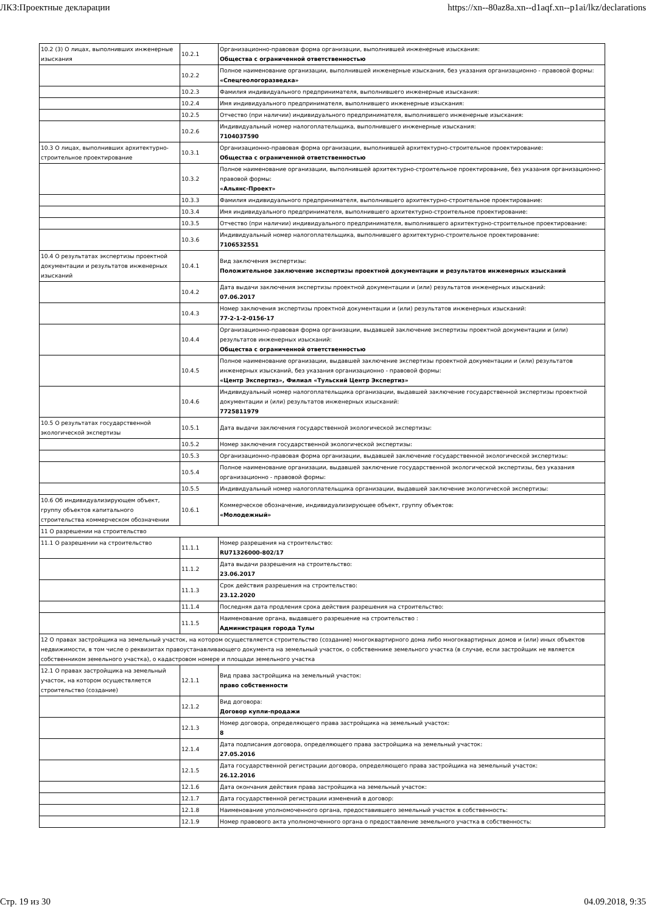ЛКЗ:Проектные декларации https://xn--80az8a.xn--d1aqf.xn--p1ai/lkz/declarations
| 10.2 (3) О лицах, выполнивших инженерные изыскания | 10.2.1 | Организационно-правовая форма организации, выполнившей инженерные изыскания: Общества с ограниченной ответственностью |
| | 10.2.2 | Полное наименование организации, выполнившей инженерные изыскания, без указания организационно - правовой формы: «Спецгеологоразведка» |
| | 10.2.3 | Фамилия индивидуального предпринимателя, выполнившего инженерные изыскания: |
| | 10.2.4 | Имя индивидуального предпринимателя, выполнившего инженерные изыскания: |
| | 10.2.5 | Отчество (при наличии) индивидуального предпринимателя, выполнившего инженерные изыскания: |
| | 10.2.6 | Индивидуальный номер налогоплательщика, выполнившего инженерные изыскания: 7104037590 |
| 10.3 О лицах, выполнивших архитектурно-строительное проектирование | 10.3.1 | Организационно-правовая форма организации, выполнившей архитектурно-строительное проектирование: Общества с ограниченной ответственностью |
| | 10.3.2 | Полное наименование организации, выполнившей архитектурно-строительное проектирование, без указания организационно-правовой формы: «Альянс-Проект» |
| | 10.3.3 | Фамилия индивидуального предпринимателя, выполнившего архитектурно-строительное проектирование: |
| | 10.3.4 | Имя индивидуального предпринимателя, выполнившего архитектурно-строительное проектирование: |
| | 10.3.5 | Отчество (при наличии) индивидуального предпринимателя, выполнившего архитектурно-строительное проектирование: |
| | 10.3.6 | Индивидуальный номер налогоплательщика, выполнившего архитектурно-строительное проектирование: 7106532551 |
| 10.4 О результатах экспертизы проектной документации и результатов инженерных изысканий | 10.4.1 | Вид заключения экспертизы: Положительное заключение экспертизы проектной документации и результатов инженерных изысканий |
| | 10.4.2 | Дата выдачи заключения экспертизы проектной документации и (или) результатов инженерных изысканий: 07.06.2017 |
| | 10.4.3 | Номер заключения экспертизы проектной документации и (или) результатов инженерных изысканий: 77-2-1-2-0156-17 |
| | 10.4.4 | Организационно-правовая форма организации, выдавшей заключение экспертизы проектной документации и (или) результатов инженерных изысканий: Общества с ограниченной ответственностью |
| | 10.4.5 | Полное наименование организации, выдавшей заключение экспертизы проектной документации и (или) результатов инженерных изысканий, без указания организационно - правовой формы: «Центр Экспертиз», Филиал «Тульский Центр Экспертиз» |
| | 10.4.6 | Индивидуальный номер налогоплательщика организации, выдавшей заключение государственной экспертизы проектной документации и (или) результатов инженерных изысканий: 7725811979 |
| 10.5 О результатах государственной экологической экспертизы | 10.5.1 | Дата выдачи заключения государственной экологической экспертизы: |
| | 10.5.2 | Номер заключения государственной экологической экспертизы: |
| | 10.5.3 | Организационно-правовая форма организации, выдавшей заключение государственной экологической экспертизы: |
| | 10.5.4 | Полное наименование организации, выдавшей заключение государственной экологической экспертизы, без указания организационно - правовой формы: |
| | 10.5.5 | Индивидуальный номер налогоплательщика организации, выдавшей заключение экологической экспертизы: |
| 10.6 Об индивидуализирующем объект, группу объектов капитального строительства коммерческом обозначении | 10.6.1 | Коммерческое обозначение, индивидуализирующее объект, группу объектов: «Молодежный» |
| 11 О разрешении на строительство | | |
| 11.1 О разрешении на строительство | 11.1.1 | Номер разрешения на строительство: RU71326000-802/17 |
| | 11.1.2 | Дата выдачи разрешения на строительство: 23.06.2017 |
| | 11.1.3 | Срок действия разрешения на строительство: 23.12.2020 |
| | 11.1.4 | Последняя дата продления срока действия разрешения на строительство: |
| | 11.1.5 | Наименование органа, выдавшего разрешение на строительство : Администрация города Тулы |
| 12 О правах застройщика на земельный участок, на котором осуществляется строительство (создание) многоквартирного дома либо многоквартирных домов и (или) иных объектов недвижимости, в том числе о реквизитах правоустанавливающего документа на земельный участок, о собственнике земельного участка (в случае, если застройщик не является собственником земельного участка), о кадастровом номере и площади земельного участка | | |
| 12.1 О правах застройщика на земельный участок, на котором осуществляется строительство (создание) | 12.1.1 | Вид права застройщика на земельный участок: право собственности |
| | 12.1.2 | Вид договора: Договор купли-продажи |
| | 12.1.3 | Номер договора, определяющего права застройщика на земельный участок: 8 |
| | 12.1.4 | Дата подписания договора, определяющего права застройщика на земельный участок: 27.05.2016 |
| | 12.1.5 | Дата государственной регистрации договора, определяющего права застройщика на земельный участок: 26.12.2016 |
| | 12.1.6 | Дата окончания действия права застройщика на земельный участок: |
| | 12.1.7 | Дата государственной регистрации изменений в договор: |
| | 12.1.8 | Наименование уполномоченного органа, предоставившего земельный участок в собственность: |
| | 12.1.9 | Номер правового акта уполномоченного органа о предоставление земельного участка в собственность: |
Стр. 19 из 30 04.09.2018, 9:35